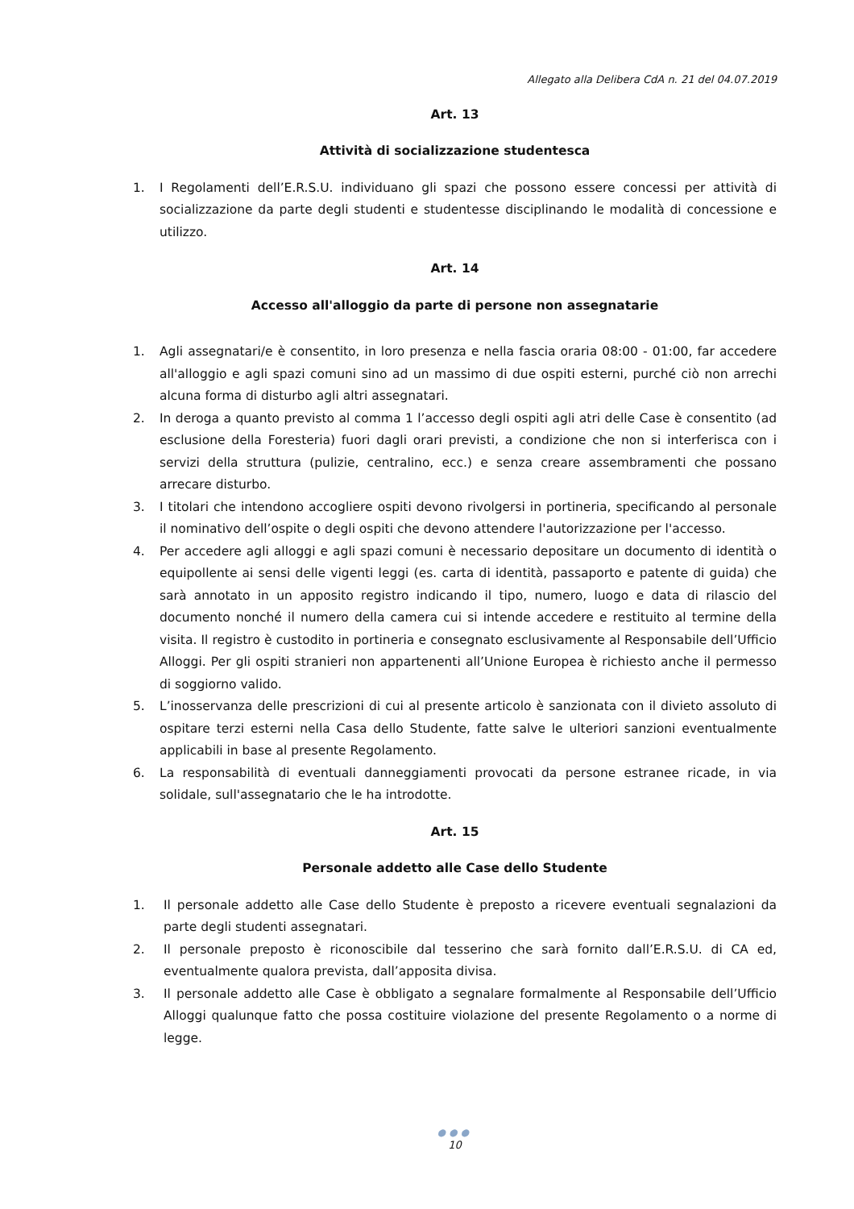Allegato alla Delibera CdA n. 21 del 04.07.2019
Art. 13
Attività di socializzazione studentesca
1. I Regolamenti dell’E.R.S.U. individuano gli spazi che possono essere concessi per attività di socializzazione da parte degli studenti e studentesse disciplinando le modalità di concessione e utilizzo.
Art. 14
Accesso all'alloggio da parte di persone non assegnatarie
1. Agli assegnatari/e è consentito, in loro presenza e nella fascia oraria 08:00 - 01:00, far accedere all'alloggio e agli spazi comuni sino ad un massimo di due ospiti esterni, purché ciò non arrechi alcuna forma di disturbo agli altri assegnatari.
2. In deroga a quanto previsto al comma 1 l’accesso degli ospiti agli atri delle Case è consentito (ad esclusione della Foresteria) fuori dagli orari previsti, a condizione che non si interferisca con i servizi della struttura (pulizie, centralino, ecc.) e senza creare assembramenti che possano arrecare disturbo.
3. I titolari che intendono accogliere ospiti devono rivolgersi in portineria, specificando al personale il nominativo dell’ospite o degli ospiti che devono attendere l'autorizzazione per l'accesso.
4. Per accedere agli alloggi e agli spazi comuni è necessario depositare un documento di identità o equipollente ai sensi delle vigenti leggi (es. carta di identità, passaporto e patente di guida) che sarà annotato in un apposito registro indicando il tipo, numero, luogo e data di rilascio del documento nonché il numero della camera cui si intende accedere e restituito al termine della visita. Il registro è custodito in portineria e consegnato esclusivamente al Responsabile dell’Ufficio Alloggi. Per gli ospiti stranieri non appartenenti all’Unione Europea è richiesto anche il permesso di soggiorno valido.
5. L’inosservanza delle prescrizioni di cui al presente articolo è sanzionata con il divieto assoluto di ospitare terzi esterni nella Casa dello Studente, fatte salve le ulteriori sanzioni eventualmente applicabili in base al presente Regolamento.
6. La responsabilità di eventuali danneggiamenti provocati da persone estranee ricade, in via solidale, sull'assegnatario che le ha introdotte.
Art. 15
Personale addetto alle Case dello Studente
1. Il personale addetto alle Case dello Studente è preposto a ricevere eventuali segnalazioni da parte degli studenti assegnatari.
2. Il personale preposto è riconoscibile dal tesserino che sarà fornito dall’E.R.S.U. di CA ed, eventualmente qualora prevista, dall’apposita divisa.
3. Il personale addetto alle Case è obbligato a segnalare formalmente al Responsabile dell’Ufficio Alloggi qualunque fatto che possa costituire violazione del presente Regolamento o a norme di legge.
●●●
10